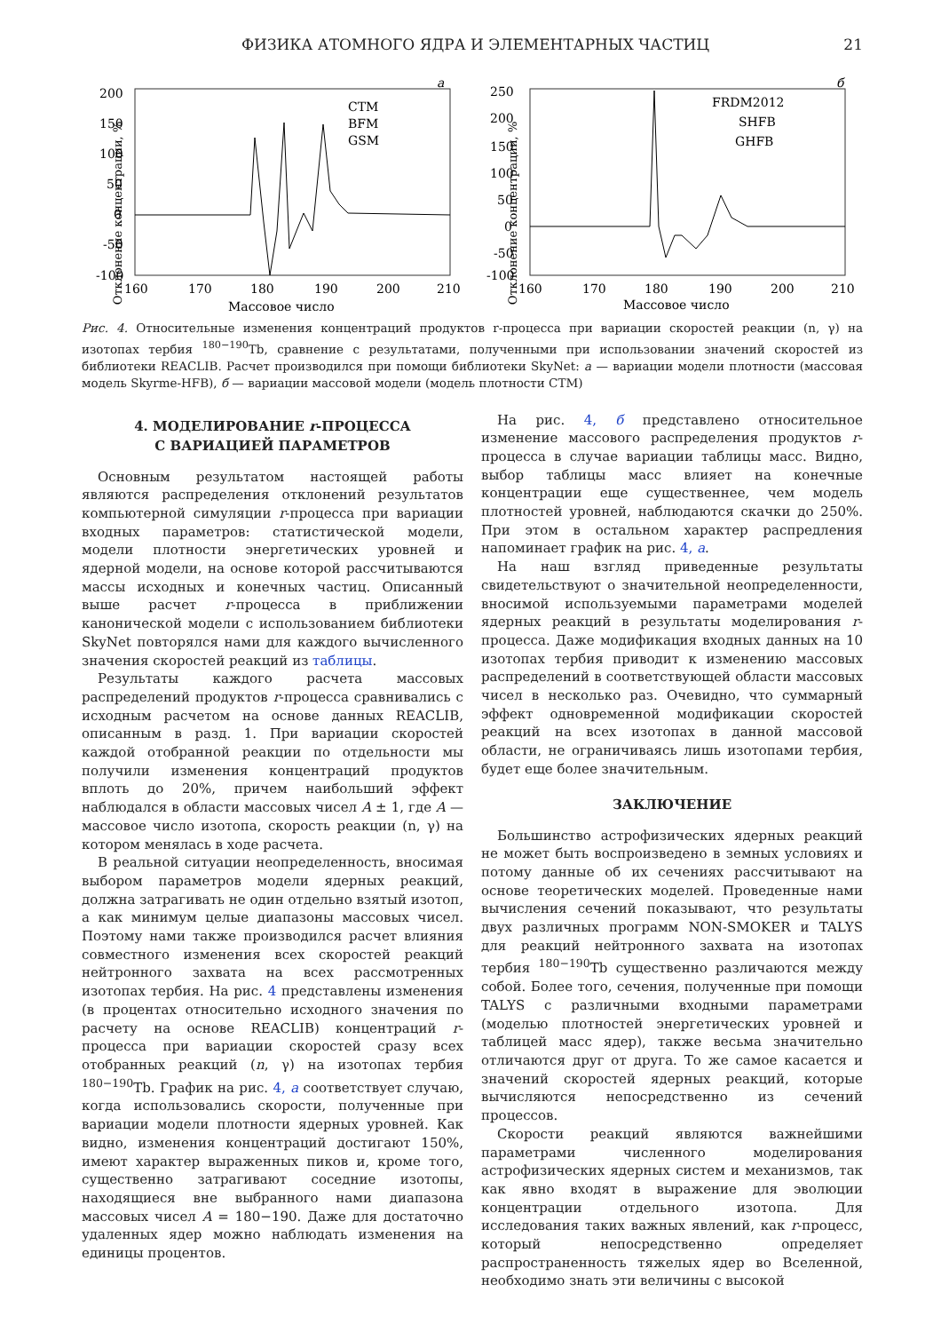ФИЗИКА АТОМНОГО ЯДРА И ЭЛЕМЕНТАРНЫХ ЧАСТИЦ 21
а
Отклонение концентрации, %
200
150
100
50
0
-50
-100
160
170
180
190
200
210
Массовое число
CTM
BFM
GSM
б
Отклонение концентрации, %
250
200
150
100
50
0
-50
-100
160
170
180
190
200
210
Массовое число
FRDM2012
SHFB
GHFB
Рис. 4. Относительные изменения концентраций продуктов r-процесса при вариации скоростей реакции (n, γ) на изотопах тербия <sup>180−190</sup>Tb, сравнение с результатами, полученными при использовании значений скоростей из библиотеки REACLIB. Расчет производился при помощи библиотеки SkyNet: а — вариации модели плотности (массовая модель Skyrme-HFB), б — вариации массовой модели (модель плотности CTM)
4. МОДЕЛИРОВАНИЕ r-ПРОЦЕССА
С ВАРИАЦИЕЙ ПАРАМЕТРОВ
Основным результатом настоящей работы являются распределения отклонений результатов компьютерной симуляции r-процесса при вариации входных параметров: статистической модели, модели плотности энергетических уровней и ядерной модели, на основе которой рассчитываются массы исходных и конечных частиц. Описанный выше расчет r-процесса в приближении канонической модели с использованием библиотеки SkyNet повторялся нами для каждого вычисленного значения скоростей реакций из таблицы.
Результаты каждого расчета массовых распределений продуктов r-процесса сравнивались с исходным расчетом на основе данных REACLIB, описанным в разд. 1. При вариации скоростей каждой отобранной реакции по отдельности мы получили изменения концентраций продуктов вплоть до 20%, причем наибольший эффект наблюдался в области массовых чисел A ± 1, где A — массовое число изотопа, скорость реакции (n, γ) на котором менялась в ходе расчета.
В реальной ситуации неопределенность, вносимая выбором параметров модели ядерных реакций, должна затрагивать не один отдельно взятый изотоп, а как минимум целые диапазоны массовых чисел. Поэтому нами также производился расчет влияния совместного изменения всех скоростей реакций нейтронного захвата на всех рассмотренных изотопах тербия. На рис. 4 представлены изменения (в процентах относительно исходного значения по расчету на основе REACLIB) концентраций r-процесса при вариации скоростей сразу всех отобранных реакций (n, γ) на изотопах тербия <sup>180−190</sup>Tb. График на рис. 4, а соответствует случаю, когда использовались скорости, полученные при вариации модели плотности ядерных уровней. Как видно, изменения концентраций достигают 150%, имеют характер выраженных пиков и, кроме того, существенно затрагивают соседние изотопы, находящиеся вне выбранного нами диапазона массовых чисел A = 180−190. Даже для достаточно удаленных ядер можно наблюдать изменения на единицы процентов.
На рис. 4, б представлено относительное изменение массового распределения продуктов r-процесса в случае вариации таблицы масс. Видно, выбор таблицы масс влияет на конечные концентрации еще существеннее, чем модель плотностей уровней, наблюдаются скачки до 250%. При этом в остальном характер распредления напоминает график на рис. 4, а.
На наш взгляд приведенные результаты свидетельствуют о значительной неопределенности, вносимой используемыми параметрами моделей ядерных реакций в результаты моделирования r-процесса. Даже модификация входных данных на 10 изотопах тербия приводит к изменению массовых распределений в соответствующей области массовых чисел в несколько раз. Очевидно, что суммарный эффект одновременной модификации скоростей реакций на всех изотопах в данной массовой области, не ограничиваясь лишь изотопами тербия, будет еще более значительным.
ЗАКЛЮЧЕНИЕ
Большинство астрофизических ядерных реакций не может быть воспроизведено в земных условиях и потому данные об их сечениях рассчитывают на основе теоретических моделей. Проведенные нами вычисления сечений показывают, что результаты двух различных программ NON-SMOKER и TALYS для реакций нейтронного захвата на изотопах тербия <sup>180−190</sup>Tb существенно различаются между собой. Более того, сечения, полученные при помощи TALYS с различными входными параметрами (моделью плотностей энергетических уровней и таблицей масс ядер), также весьма значительно отличаются друг от друга. То же самое касается и значений скоростей ядерных реакций, которые вычисляются непосредственно из сечений процессов.
Скорости реакций являются важнейшими параметрами численного моделирования астрофизических ядерных систем и механизмов, так как явно входят в выражение для эволюции концентрации отдельного изотопа. Для исследования таких важных явлений, как r-процесс, который непосредственно определяет распространенность тяжелых ядер во Вселенной, необходимо знать эти величины с высокой